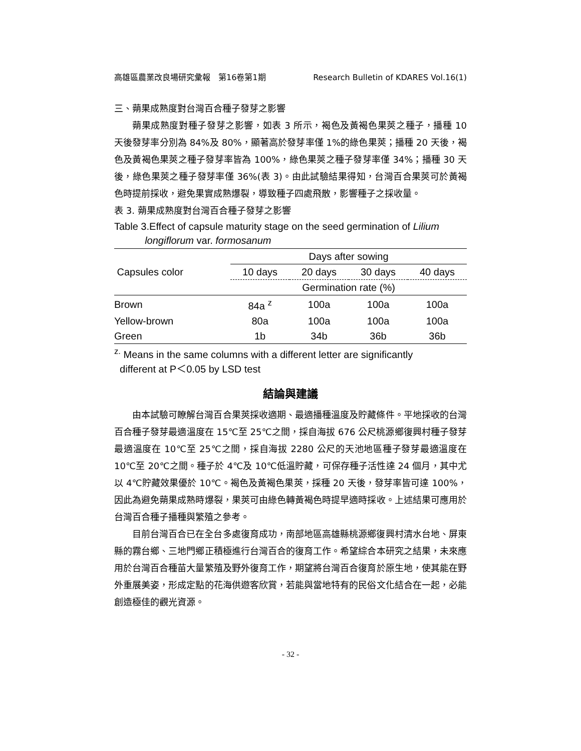高雄區農業改良場研究彙報　第16卷第1期 Research Bulletin of KDARES Vol.16(1)
三、蒴果成熟度對台灣百合種子發芽之影響
蒴果成熟度對種子發芽之影響，如表 3 所示，褐色及黃褐色果莢之種子，播種 10 天後發芽率分別為 84%及 80%，顯著高於發芽率僅 1%的綠色果莢；播種 20 天後，褐色及黃褐色果莢之種子發芽率皆為 100%，綠色果莢之種子發芽率僅 34%；播種 30 天後，綠色果莢之種子發芽率僅 36%(表 3)。由此試驗結果得知，台灣百合果莢可於黃褐色時提前採收，避免果實成熟爆裂，導致種子四處飛散，影響種子之採收量。
表 3. 蒴果成熟度對台灣百合種子發芽之影響
Table 3.Effect of capsule maturity stage on the seed germination of Lilium
longiflorum var. formosanum
| Capsules color | Days after sowing | | | |
| --- | --- | --- | --- | --- |
| | 10 days | 20 days | 30 days | 40 days |
| | Germination rate (%) | | | |
| Brown | 84a <sup>z</sup> | 100a | 100a | 100a |
| Yellow-brown | 80a | 100a | 100a | 100a |
| Green | 1b | 34b | 36b | 36b |
<sup>z.</sup> Means in the same columns with a different letter are significantly
different at P＜0.05 by LSD test
結論與建議
由本試驗可瞭解台灣百合果莢採收適期、最適播種溫度及貯藏條件。平地採收的台灣百合種子發芽最適溫度在 15℃至 25℃之間，採自海拔 676 公尺桃源鄉復興村種子發芽最適溫度在 10℃至 25℃之間，採自海拔 2280 公尺的天池地區種子發芽最適溫度在 10℃至 20℃之間。種子於 4℃及 10℃低溫貯藏，可保存種子活性達 24 個月，其中尤以 4℃貯藏效果優於 10℃。褐色及黃褐色果莢，採種 20 天後，發芽率皆可達 100%，因此為避免蒴果成熟時爆裂，果莢可由綠色轉黃褐色時提早適時採收。上述結果可應用於台灣百合種子播種與繁殖之參考。
目前台灣百合已在全台多處復育成功，南部地區高雄縣桃源鄉復興村清水台地、屏東縣的霧台鄉、三地門鄉正積極進行台灣百合的復育工作。希望綜合本研究之結果，未來應用於台灣百合種苗大量繁殖及野外復育工作，期望將台灣百合復育於原生地，使其能在野外重展美姿，形成定點的花海供遊客欣賞，若能與當地特有的民俗文化結合在一起，必能創造極佳的觀光資源。
- 32 -